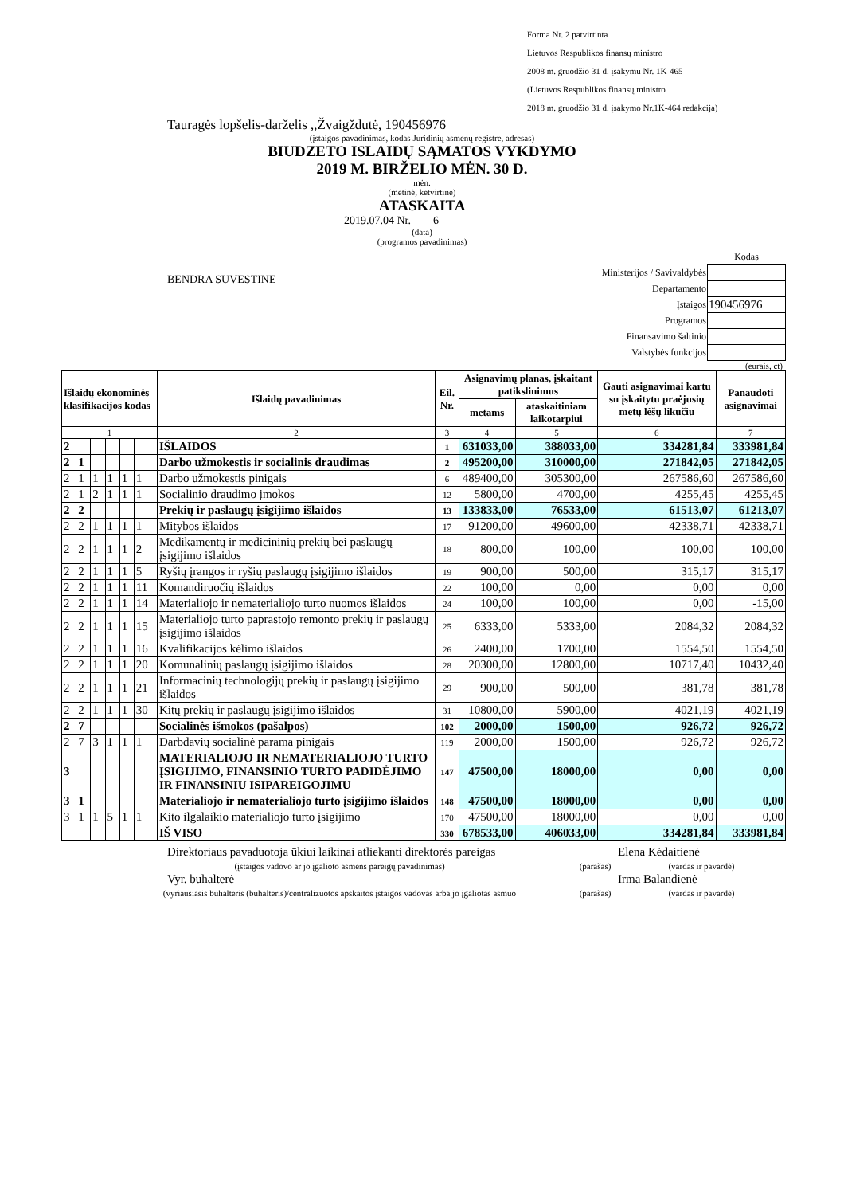Forma Nr. 2 patvirtinta
Lietuvos Respublikos finansų ministro
2008 m. gruodžio 31 d. įsakymu Nr. 1K-465
(Lietuvos Respublikos finansų ministro
2018 m. gruodžio 31 d. įsakymo Nr.1K-464 redakcija)
Tauragės lopšelis-darželis ,,Žvaigždutė, 190456976
(įstaigos pavadinimas, kodas Juridinių asmenų registre, adresas)
BIUDZETO ISLAIDŲ SĄMATOS VYKDYMO
2019 M. BIRŽELIO MĖN. 30 D.
mėn.
(metinė, ketvirtinė)
ATASKAITA
2019.07.04 Nr.____6___________
(data)
(programos pavadinimas)
BENDRA SUVESTINE
| | Kodas |
| Ministerijos / Savivaldybės | |
| Departamento | |
| Įstaigos | 190456976 |
| Programos | |
| Finansavimo šaltinio | |
| Valstybės funkcijos | |
(eurais, ct)
| Išlaidų ekonominės klasifikacijos kodas | | | | | | Išlaidų pavadinimas | Eil. Nr. | Asignavimų planas, įskaitant patikslinimus | | Gauti asignavimai kartu su įskaitytu praėjusių metų lėšų likučiu | Panaudoti asignavimai |
| --- | --- | --- | --- | --- | --- | --- | --- | --- | --- | --- | --- |
| | | | | | | | | metams | ataskaitiniam laikotarpiui | | |
| 1 | | | | | | 2 | 3 | 4 | 5 | 6 | 7 |
| 2 | | | | | | IŠLAIDOS | 1 | 631033,00 | 388033,00 | 334281,84 | 333981,84 |
| 2 | 1 | | | | | Darbo užmokestis ir socialinis draudimas | 2 | 495200,00 | 310000,00 | 271842,05 | 271842,05 |
| 2 | 1 | 1 | 1 | 1 | 1 | Darbo užmokestis pinigais | 6 | 489400,00 | 305300,00 | 267586,60 | 267586,60 |
| 2 | 1 | 2 | 1 | 1 | 1 | Socialinio draudimo įmokos | 12 | 5800,00 | 4700,00 | 4255,45 | 4255,45 |
| 2 | 2 | | | | | Prekių ir paslaugų įsigijimo išlaidos | 13 | 133833,00 | 76533,00 | 61513,07 | 61213,07 |
| 2 | 2 | 1 | 1 | 1 | 1 | Mitybos išlaidos | 17 | 91200,00 | 49600,00 | 42338,71 | 42338,71 |
| 2 | 2 | 1 | 1 | 1 | 2 | Medikamentų ir medicininių prekių bei paslaugų įsigijimo išlaidos | 18 | 800,00 | 100,00 | 100,00 | 100,00 |
| 2 | 2 | 1 | 1 | 1 | 5 | Ryšių įrangos ir ryšių paslaugų įsigijimo išlaidos | 19 | 900,00 | 500,00 | 315,17 | 315,17 |
| 2 | 2 | 1 | 1 | 1 | 11 | Komandiruočių išlaidos | 22 | 100,00 | 0,00 | 0,00 | 0,00 |
| 2 | 2 | 1 | 1 | 1 | 14 | Materialiojo ir nematerialiojo turto nuomos išlaidos | 24 | 100,00 | 100,00 | 0,00 | -15,00 |
| 2 | 2 | 1 | 1 | 1 | 15 | Materialiojo turto paprastojo remonto prekių ir paslaugų įsigijimo išlaidos | 25 | 6333,00 | 5333,00 | 2084,32 | 2084,32 |
| 2 | 2 | 1 | 1 | 1 | 16 | Kvalifikacijos kėlimo išlaidos | 26 | 2400,00 | 1700,00 | 1554,50 | 1554,50 |
| 2 | 2 | 1 | 1 | 1 | 20 | Komunalinių paslaugų įsigijimo išlaidos | 28 | 20300,00 | 12800,00 | 10717,40 | 10432,40 |
| 2 | 2 | 1 | 1 | 1 | 21 | Informacinių technologijų prekių ir paslaugų įsigijimo išlaidos | 29 | 900,00 | 500,00 | 381,78 | 381,78 |
| 2 | 2 | 1 | 1 | 1 | 30 | Kitų prekių ir paslaugų įsigijimo išlaidos | 31 | 10800,00 | 5900,00 | 4021,19 | 4021,19 |
| 2 | 7 | | | | | Socialinės išmokos (pašalpos) | 102 | 2000,00 | 1500,00 | 926,72 | 926,72 |
| 2 | 7 | 3 | 1 | 1 | 1 | Darbdavių socialinė parama pinigais | 119 | 2000,00 | 1500,00 | 926,72 | 926,72 |
| 3 | | | | | | MATERIALIOJO IR NEMATERIALIOJO TURTO ĮSIGIJIMO, FINANSINIO TURTO PADIDĖJIMO IR FINANSINIU ISIPAREIGOJIMU | 147 | 47500,00 | 18000,00 | 0,00 | 0,00 |
| 3 | 1 | | | | | Materialiojo ir nematerialiojo turto įsigijimo išlaidos | 148 | 47500,00 | 18000,00 | 0,00 | 0,00 |
| 3 | 1 | 1 | 5 | 1 | 1 | Kito ilgalaikio materialiojo turto įsigijimo | 170 | 47500,00 | 18000,00 | 0,00 | 0,00 |
| | | | | | | IŠ VISO | 330 | 678533,00 | 406033,00 | 334281,84 | 333981,84 |
| Direktoriaus pavaduotoja ūkiui laikinai atliekanti direktorės pareigas | | Elena Kėdaitienė |
| (įstaigos vadovo ar jo įgalioto asmens pareigų pavadinimas) | (parašas) | (vardas ir pavardė) |
| Vyr. buhalterė | | Irma Balandienė |
| (vyriausiasis buhalteris (buhalteris)/centralizuotos apskaitos įstaigos vadovas arba jo įgaliotas asmuo | (parašas) | (vardas ir pavardė) |